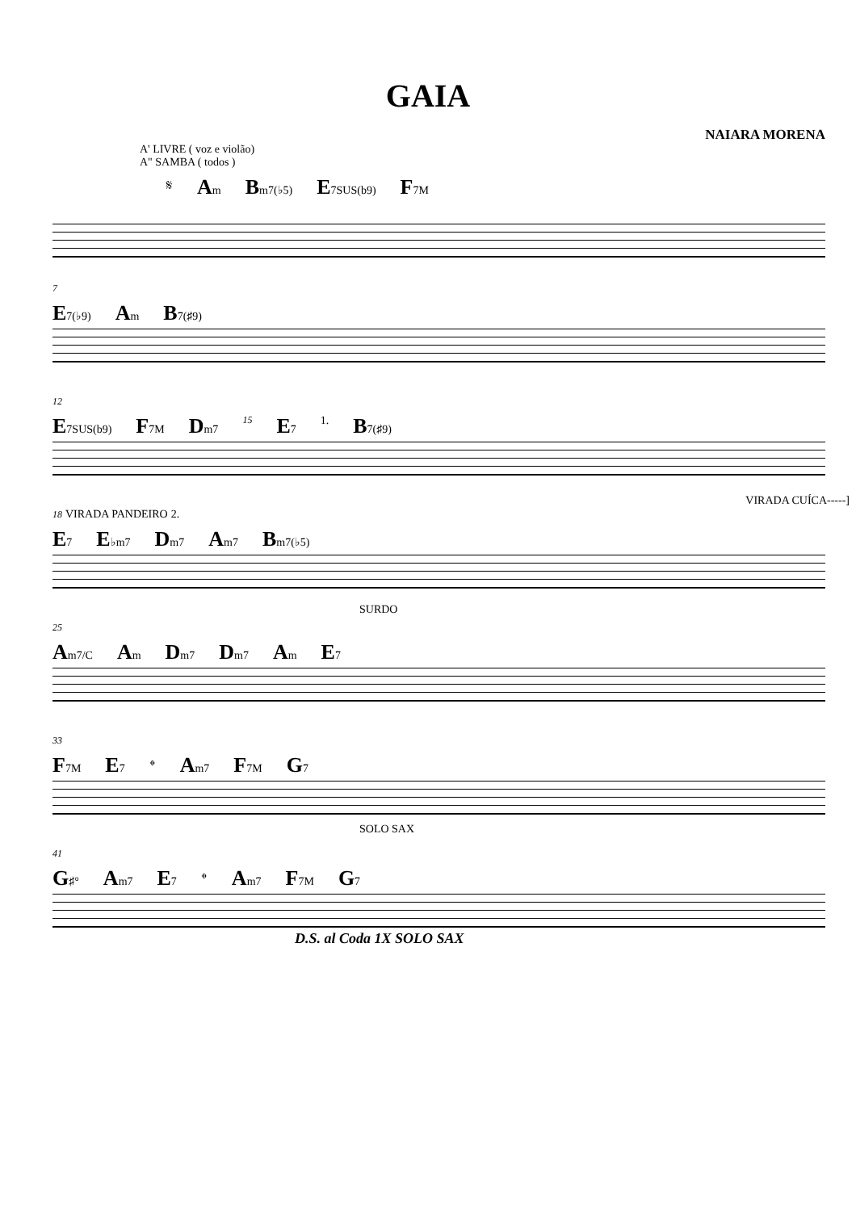GAIA
NAIARA MORENA
A' LIVRE ( voz e violão)
A" SAMBA ( todos )
𝄋 Am Bm7(♭5) E7SUS(b9) F7M
7
E7(♭9) Am B7(♯9)
12
E7SUS(b9) F7M Dm7 15 E7 1. B7(♯9)
VIRADA CUÍCA-----]
18 VIRADA PANDEIRO 2.
E7 E♭m7 Dm7 Am7 Bm7(♭5)
SURDO
25
Am7/C Am Dm7 Dm7 Am E7
33
F7M E7 𝄌 Am7 F7M G7
SOLO SAX
41
G♯° Am7 E7 𝄌 Am7 F7M G7
D.S. al Coda 1X SOLO SAX